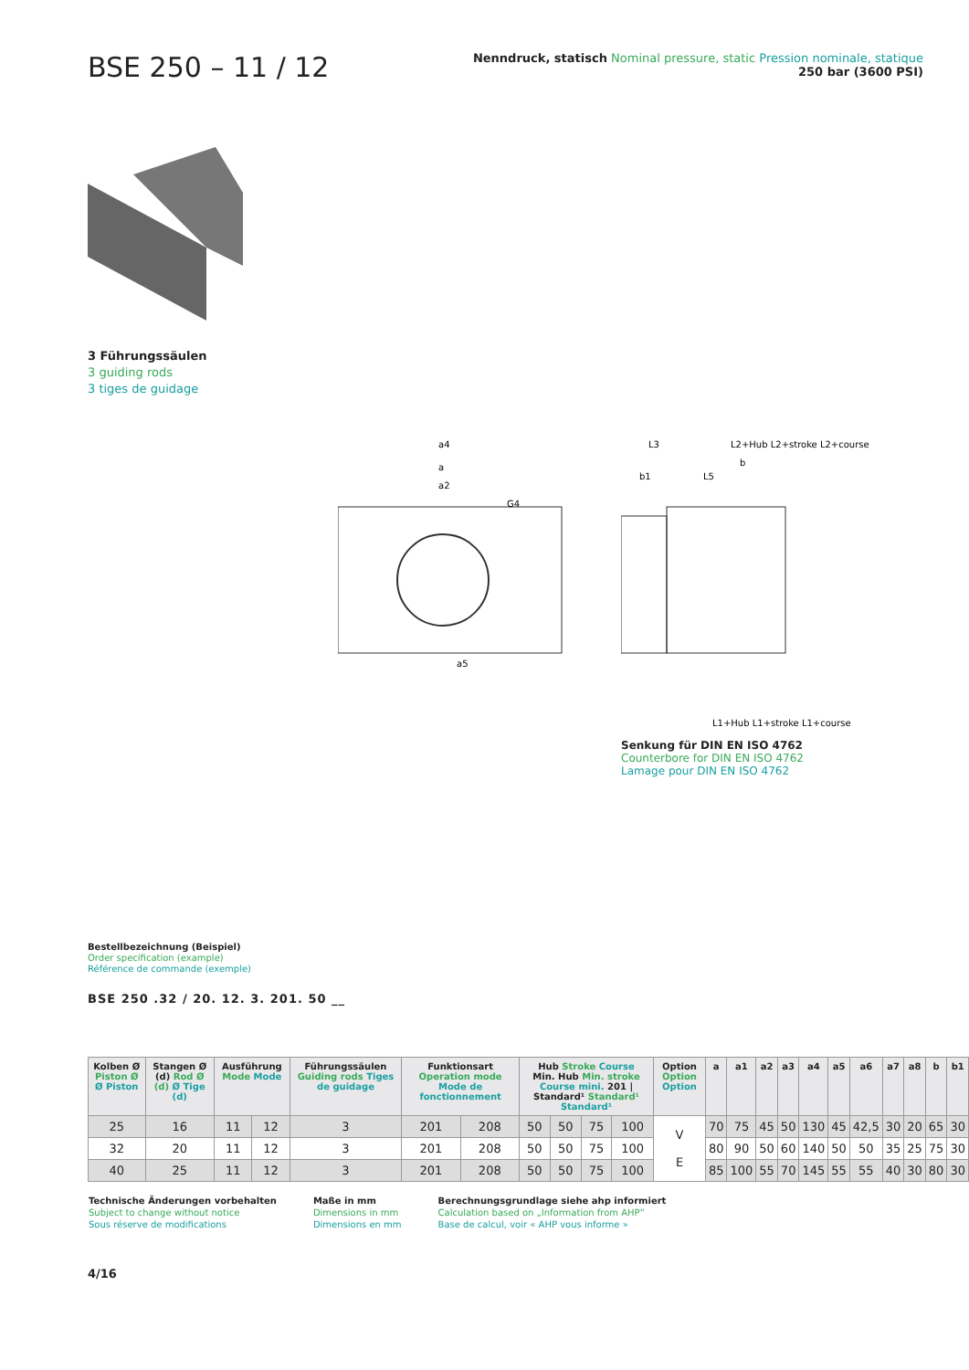BSE 250 – 11 / 12
Nenndruck, statisch Nominal pressure, static Pression nominale, statique
250 bar (3600 PSI)
3 Führungssäulen
3 guiding rods
3 tiges de guidage
a4
a
a2
G4
a5
L3
L2+Hub L2+stroke L2+course
b
b1
L5
L1+Hub L1+stroke L1+course
Senkung für DIN EN ISO 4762
Counterbore for DIN EN ISO 4762
Lamage pour DIN EN ISO 4762
Bestellbezeichnung (Beispiel)
Order specification (example)
Référence de commande (exemple)
BSE 250 .32 / 20. 12. 3. 201. 50 __
| Kolben Ø Piston Ø Ø Piston | Stangen Ø (d) Rod Ø (d) Ø Tige (d) | Ausführung Mode Mode | | Führungssäulen Guiding rods Tiges de guidage | Funktionsart Operation mode Mode de fonctionnement | | Hub Stroke Course Min. Hub Min. stroke Course mini. 201 / Standard¹ Standard¹ Standard¹ | | | | Option Option Option | a | a1 | a2 | a3 | a4 | a5 | a6 | a7 | a8 | b | b1 |
| --- | --- | --- | --- | --- | --- | --- | --- | --- | --- | --- | --- | --- | --- | --- | --- | --- | --- | --- | --- | --- | --- | --- |
| 25 | 16 | 11 | 12 | 3 | 201 | 208 | 50 | 50 | 75 | 100 | V E | 70 | 75 | 45 | 50 | 130 | 45 | 42,5 | 30 | 20 | 65 | 30 |
| 32 | 20 | 11 | 12 | 3 | 201 | 208 | 50 | 50 | 75 | 100 | | 80 | 90 | 50 | 60 | 140 | 50 | 50 | 35 | 25 | 75 | 30 |
| 40 | 25 | 11 | 12 | 3 | 201 | 208 | 50 | 50 | 75 | 100 | | 85 | 100 | 55 | 70 | 145 | 55 | 55 | 40 | 30 | 80 | 30 |
Technische Änderungen vorbehalten
Subject to change without notice
Sous réserve de modifications
Maße in mm
Dimensions in mm
Dimensions en mm
Berechnungsgrundlage siehe ahp informiert
Calculation based on „Information from AHP“
Base de calcul, voir « AHP vous informe »
4/16